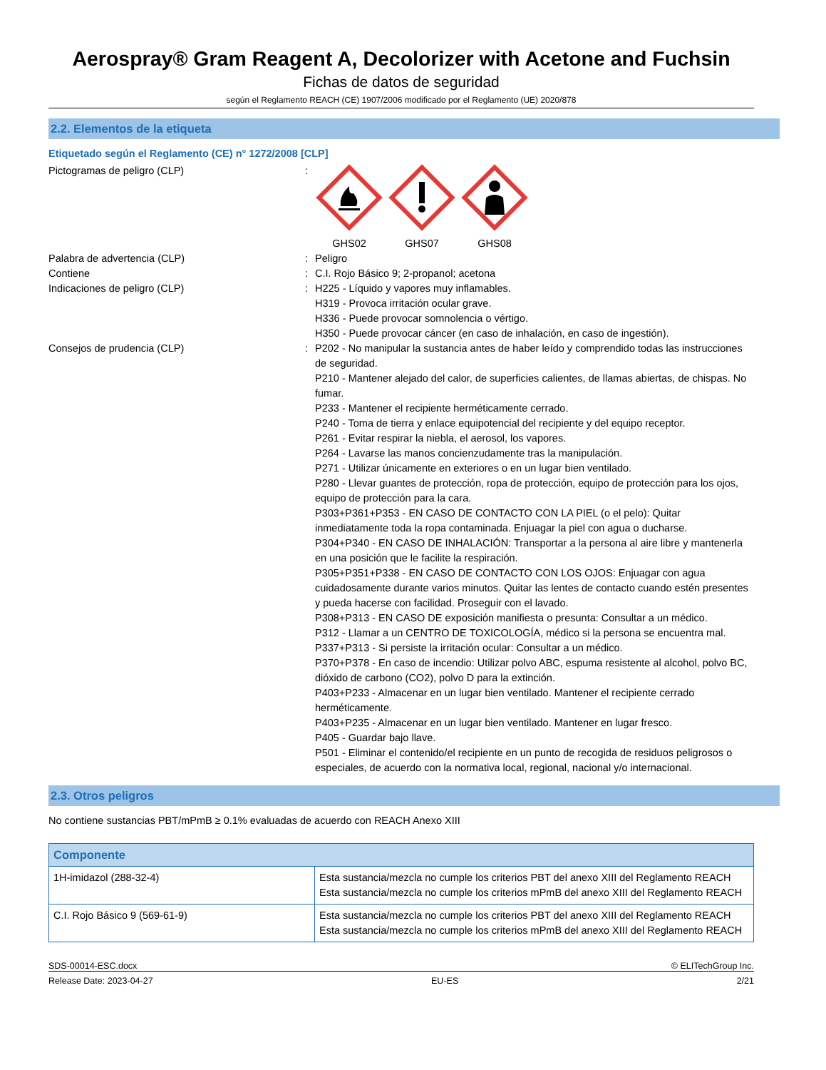Aerospray® Gram Reagent A, Decolorizer with Acetone and Fuchsin
Fichas de datos de seguridad
según el Reglamento REACH (CE) 1907/2006 modificado por el Reglamento (UE) 2020/878
2.2. Elementos de la etiqueta
Etiquetado según el Reglamento (CE) n° 1272/2008 [CLP]
Pictogramas de peligro (CLP) : GHS02 GHS07 GHS08
Palabra de advertencia (CLP) : Peligro
Contiene : C.I. Rojo Básico 9; 2-propanol; acetona
Indicaciones de peligro (CLP) : H225 - Líquido y vapores muy inflamables.
H319 - Provoca irritación ocular grave.
H336 - Puede provocar somnolencia o vértigo.
H350 - Puede provocar cáncer (en caso de inhalación, en caso de ingestión).
Consejos de prudencia (CLP) : P202 - No manipular la sustancia antes de haber leído y comprendido todas las instrucciones de seguridad.
P210 - Mantener alejado del calor, de superficies calientes, de llamas abiertas, de chispas. No fumar.
P233 - Mantener el recipiente herméticamente cerrado.
P240 - Toma de tierra y enlace equipotencial del recipiente y del equipo receptor.
P261 - Evitar respirar la niebla, el aerosol, los vapores.
P264 - Lavarse las manos concienzudamente tras la manipulación.
P271 - Utilizar únicamente en exteriores o en un lugar bien ventilado.
P280 - Llevar guantes de protección, ropa de protección, equipo de protección para los ojos, equipo de protección para la cara.
P303+P361+P353 - EN CASO DE CONTACTO CON LA PIEL (o el pelo): Quitar inmediatamente toda la ropa contaminada. Enjuagar la piel con agua o ducharse.
P304+P340 - EN CASO DE INHALACIÓN: Transportar a la persona al aire libre y mantenerla en una posición que le facilite la respiración.
P305+P351+P338 - EN CASO DE CONTACTO CON LOS OJOS: Enjuagar con agua cuidadosamente durante varios minutos. Quitar las lentes de contacto cuando estén presentes y pueda hacerse con facilidad. Proseguir con el lavado.
P308+P313 - EN CASO DE exposición manifiesta o presunta: Consultar a un médico.
P312 - Llamar a un CENTRO DE TOXICOLOGÍA, médico si la persona se encuentra mal.
P337+P313 - Si persiste la irritación ocular: Consultar a un médico.
P370+P378 - En caso de incendio: Utilizar polvo ABC, espuma resistente al alcohol, polvo BC, dióxido de carbono (CO2), polvo D para la extinción.
P403+P233 - Almacenar en un lugar bien ventilado. Mantener el recipiente cerrado herméticamente.
P403+P235 - Almacenar en un lugar bien ventilado. Mantener en lugar fresco.
P405 - Guardar bajo llave.
P501 - Eliminar el contenido/el recipiente en un punto de recogida de residuos peligrosos o especiales, de acuerdo con la normativa local, regional, nacional y/o internacional.
2.3. Otros peligros
No contiene sustancias PBT/mPmB ≥ 0.1% evaluadas de acuerdo con REACH Anexo XIII
| Componente | |
| --- | --- |
| 1H-imidazol (288-32-4) | Esta sustancia/mezcla no cumple los criterios PBT del anexo XIII del Reglamento REACH Esta sustancia/mezcla no cumple los criterios mPmB del anexo XIII del Reglamento REACH |
| C.I. Rojo Básico 9 (569-61-9) | Esta sustancia/mezcla no cumple los criterios PBT del anexo XIII del Reglamento REACH Esta sustancia/mezcla no cumple los criterios mPmB del anexo XIII del Reglamento REACH |
SDS-00014-ESC.docx © ELITechGroup Inc.
Release Date: 2023-04-27 EU-ES 2/21